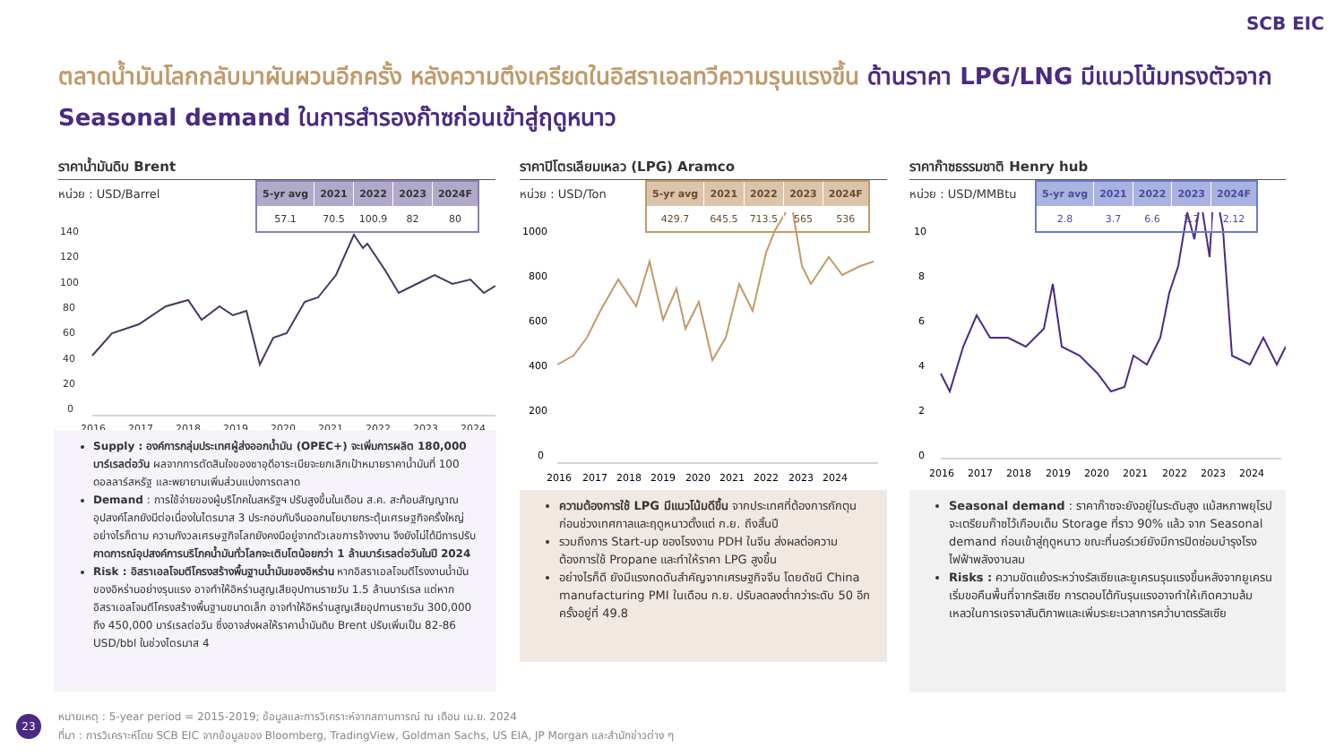SCB EIC
ตลาดน้ำมันโลกกลับมาผันผวนอีกครั้ง หลังความตึงเครียดในอิสราเอลทวีความรุนแรงขึ้น ด้านราคา LPG/LNG มีแนวโน้มทรงตัวจาก Seasonal demand ในการสำรองก๊าซก่อนเข้าสู่ฤดูหนาว
ราคาน้ำมันดิบ Brent
หน่วย : USD/Barrel
| 5-yr avg | 2021 | 2022 | 2023 | 2024F |
| --- | --- | --- | --- | --- |
| 57.1 | 70.5 | 100.9 | 82 | 80 |
140
120
100
80
60
40
20
0
2016
2017
2018
2019
2020
2021
2022
2023
2024
Supply : องค์การกลุ่มประเทศผู้ส่งออกน้ำมัน (OPEC+) จะเพิ่มการผลิต 180,000 บาร์เรลต่อวัน ผลจากการตัดสินใจของซาอุดีอาระเบียจะยกเลิกเป้าหมายราคาน้ำมันที่ 100 ดอลลาร์สหรัฐ และพยายามเพิ่มส่วนแบ่งการตลาด
Demand : การใช้จ่ายของผู้บริโภคในสหรัฐฯ ปรับสูงขึ้นในเดือน ส.ค. สะท้อนสัญญาณอุปสงค์โลกยังมีต่อเนื่องในไตรมาส 3 ประกอบกับจีนออกนโยบายกระตุ้นเศรษฐกิจครั้งใหญ่ อย่างไรก็ตาม ความกังวลเศรษฐกิจโลกยังคงมีอยู่จากตัวเลขการจ้างงาน จึงยังไม่ได้มีการปรับคาดการณ์อุปสงค์การบริโภคน้ำมันทั่วโลกจะเติบโตน้อยกว่า 1 ล้านบาร์เรลต่อวันในปี 2024
Risk : อิสราเอลโจมตีโครงสร้างพื้นฐานน้ำมันของอิหร่าน หากอิสราเอลโจมตีโรงงานน้ำมันของอิหร่านอย่างรุนแรง อาจทำให้อิหร่านสูญเสียอุปทานรายวัน 1.5 ล้านบาร์เรล แต่หากอิสราเอลโจมตีโครงสร้างพื้นฐานขนาดเล็ก อาจทำให้อิหร่านสูญเสียอุปทานรายวัน 300,000 ถึง 450,000 บาร์เรลต่อวัน ซึ่งอาจส่งผลให้ราคาน้ำมันดิบ Brent ปรับเพิ่มเป็น 82-86 USD/bbl ในช่วงไตรมาส 4
ราคาปิโตรเลียมเหลว (LPG) Aramco
หน่วย : USD/Ton
| 5-yr avg | 2021 | 2022 | 2023 | 2024F |
| --- | --- | --- | --- | --- |
| 429.7 | 645.5 | 713.5 | 565 | 536 |
1000
800
600
400
200
0
2016
2017
2018
2019
2020
2021
2022
2023
2024
ความต้องการใช้ LPG มีแนวโน้มดีขึ้น จากประเทศที่ต้องการกักตุนก่อนช่วงเทศกาลและฤดูหนาวตั้งแต่ ก.ย. ถึงสิ้นปี
รวมถึงการ Start-up ของโรงงาน PDH ในจีน ส่งผลต่อความต้องการใช้ Propane และทำให้ราคา LPG สูงขึ้น
อย่างไรก็ดี ยังมีแรงกดดันสำคัญจากเศรษฐกิจจีน โดยดัชนี China manufacturing PMI ในเดือน ก.ย. ปรับลดลงต่ำกว่าระดับ 50 อีกครั้งอยู่ที่ 49.8
ราคาก๊าซธรรมชาติ Henry hub
หน่วย : USD/MMBtu
| 5-yr avg | 2021 | 2022 | 2023 | 2024F |
| --- | --- | --- | --- | --- |
| 2.8 | 3.7 | 6.6 | 2.7 | 2.12 |
10
8
6
4
2
0
2016
2017
2018
2019
2020
2021
2022
2023
2024
Seasonal demand : ราคาก๊าซจะยังอยู่ในระดับสูง แม้สหภาพยุโรปจะเตรียมก๊าซไว้เกือบเต็ม Storage ที่ราว 90% แล้ว จาก Seasonal demand ก่อนเข้าสู่ฤดูหนาว ขณะที่นอร์เวย์ยังมีการปิดซ่อมบำรุงโรงไฟฟ้าพลังงานลม
Risks : ความขัดแย้งระหว่างรัสเซียและยูเครนรุนแรงขึ้นหลังจากยูเครนเริ่มขอคืนพื้นที่จากรัสเซีย การตอบโต้กันรุนแรงอาจทำให้เกิดความล้มเหลวในการเจรจาสันติภาพและเพิ่มระยะเวลาการคว่ำบาตรรัสเซีย
23
หมายเหตุ : 5-year period = 2015-2019; ข้อมูลและการวิเคราะห์จากสถานการณ์ ณ เดือน เม.ย. 2024
ที่มา : การวิเคราะห์โดย SCB EIC จากข้อมูลของ Bloomberg, TradingView, Goldman Sachs, US EIA, JP Morgan และสำนักข่าวต่าง ๆ